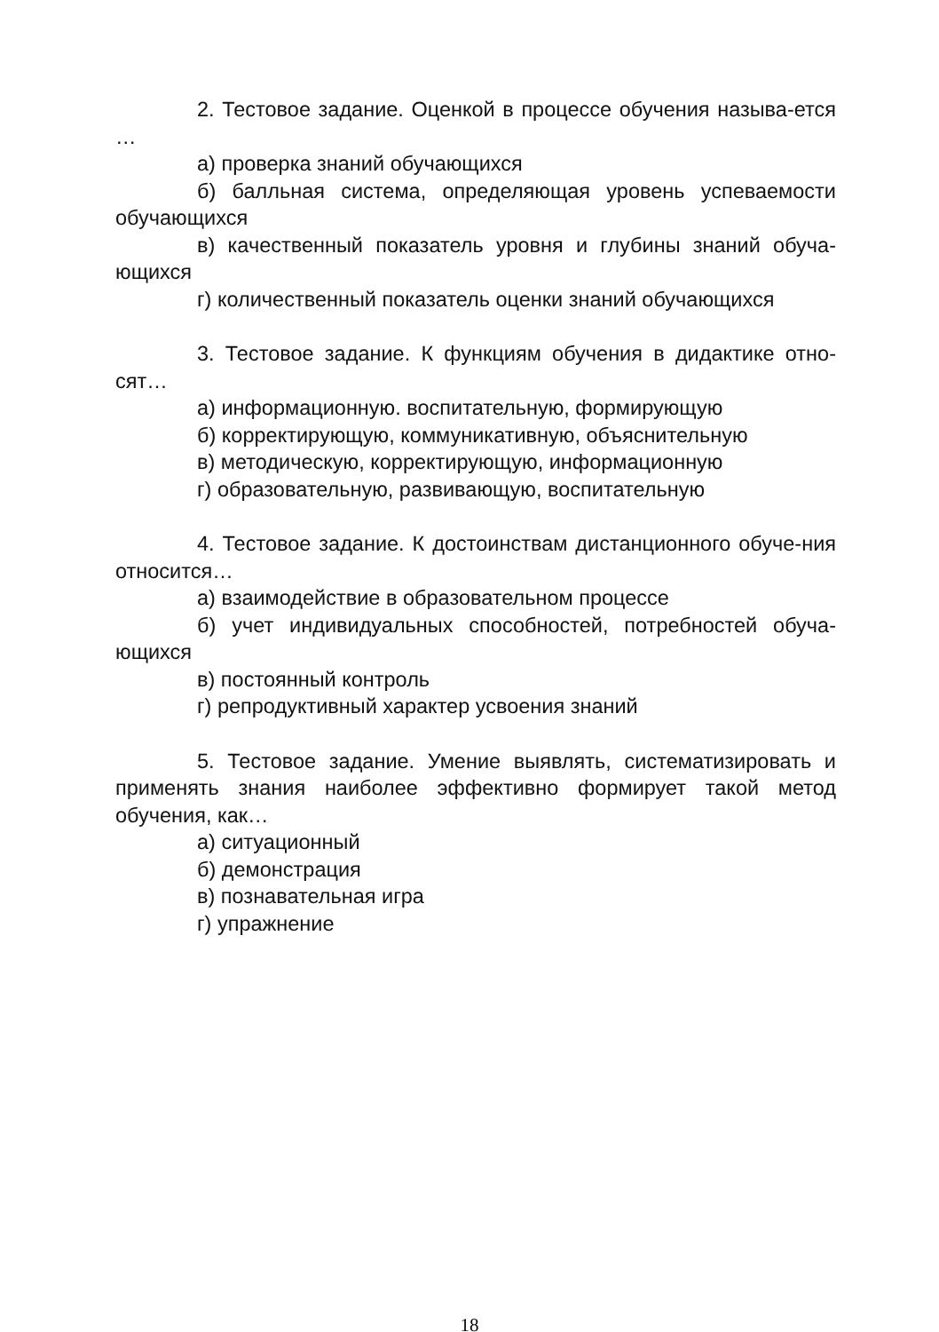2. Тестовое задание. Оценкой в процессе обучения называ-ется …
а) проверка знаний обучающихся
б) балльная система, определяющая уровень успеваемости обучающихся
в) качественный показатель уровня и глубины знаний обуча-ющихся
г) количественный показатель оценки знаний обучающихся
3. Тестовое задание. К функциям обучения в дидактике отно-сят…
а) информационную. воспитательную, формирующую
б) корректирующую, коммуникативную, объяснительную
в) методическую, корректирующую, информационную
г) образовательную, развивающую, воспитательную
4. Тестовое задание. К достоинствам дистанционного обуче-ния относится…
а) взаимодействие в образовательном процессе
б) учет индивидуальных способностей, потребностей обуча-ющихся
в) постоянный контроль
г) репродуктивный характер усвоения знаний
5. Тестовое задание. Умение выявлять, систематизировать и применять знания наиболее эффективно формирует такой метод обучения, как…
а) ситуационный
б) демонстрация
в) познавательная игра
г) упражнение
18